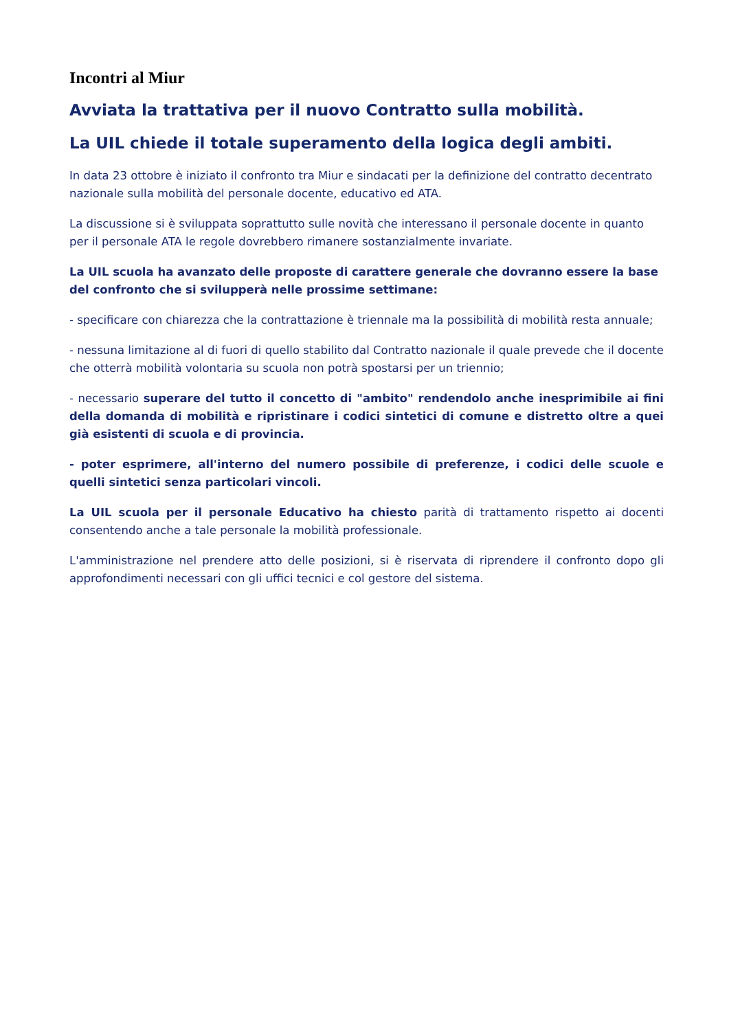Incontri al Miur
Avviata la trattativa per il nuovo Contratto sulla mobilità.
La UIL chiede il totale superamento della logica degli ambiti.
In data 23 ottobre è iniziato il confronto tra Miur e sindacati per la definizione del contratto decentrato nazionale sulla mobilità del personale docente, educativo ed ATA.
La discussione si è sviluppata soprattutto sulle novità che interessano il personale docente in quanto per il personale ATA le regole dovrebbero rimanere sostanzialmente invariate.
La UIL scuola ha avanzato delle proposte di carattere generale che dovranno essere la base del confronto che si svilupperà nelle prossime settimane:
- specificare con chiarezza che la contrattazione è triennale ma la possibilità di mobilità resta annuale;
- nessuna limitazione al di fuori di quello stabilito dal Contratto nazionale il quale prevede che il docente che otterrà mobilità volontaria su scuola non potrà spostarsi per un triennio;
- necessario superare del tutto il concetto di "ambito" rendendolo anche inesprimibile ai fini della domanda di mobilità e ripristinare i codici sintetici di comune e distretto oltre a quei già esistenti di scuola e di provincia.
- poter esprimere, all'interno del numero possibile di preferenze, i codici delle scuole e quelli sintetici senza particolari vincoli.
La UIL scuola per il personale Educativo ha chiesto parità di trattamento rispetto ai docenti consentendo anche a tale personale la mobilità professionale.
L'amministrazione nel prendere atto delle posizioni, si è riservata di riprendere il confronto dopo gli approfondimenti necessari con gli uffici tecnici e col gestore del sistema.